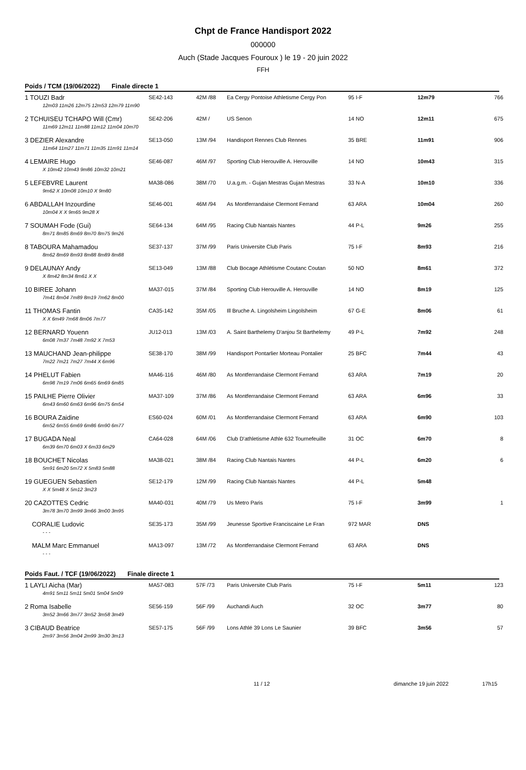Chpt de France Handisport 2022
000000
Auch (Stade Jacques Fouroux ) le 19 - 20 juin 2022
FFH
Poids / TCM (19/06/2022) Finale directe 1
| 1 TOUZI Badr | SE42-143 | 42M /88 | Ea Cergy Pontoise Athletisme Cergy Pon | 95 I-F | 12m79 | 766 |
| 12m03 11m26 12m75 12m53 12m79 11m90 | | | | | | |
| 2 TCHUISEU TCHAPO Will (Cmr) | SE42-206 | 42M / | US Senon | 14 NO | 12m11 | 675 |
| 11m69 12m11 11m88 11m12 11m04 10m70 | | | | | | |
| 3 DEZIER Alexandre | SE13-050 | 13M /94 | Handisport Rennes Club Rennes | 35 BRE | 11m91 | 906 |
| 11m64 11m27 11m71 11m35 11m91 11m14 | | | | | | |
| 4 LEMAIRE Hugo | SE46-087 | 46M /97 | Sporting Club Herouville A. Herouville | 14 NO | 10m43 | 315 |
| X 10m42 10m43 9m86 10m32 10m21 | | | | | | |
| 5 LEFEBVRE Laurent | MA38-086 | 38M /70 | U.a.g.m. - Gujan Mestras Gujan Mestras | 33 N-A | 10m10 | 336 |
| 9m62 X 10m08 10m10 X 9m80 | | | | | | |
| 6 ABDALLAH Inzourdine | SE46-001 | 46M /94 | As Montferrandaise Clermont Ferrand | 63 ARA | 10m04 | 260 |
| 10m04 X X 9m65 9m28 X | | | | | | |
| 7 SOUMAH Fode (Gui) | SE64-134 | 64M /95 | Racing Club Nantais Nantes | 44 P-L | 9m26 | 255 |
| 8m71 8m85 8m69 8m70 8m75 9m26 | | | | | | |
| 8 TABOURA Mahamadou | SE37-137 | 37M /99 | Paris Universite Club Paris | 75 I-F | 8m93 | 216 |
| 8m62 8m69 8m93 8m88 8m89 8m88 | | | | | | |
| 9 DELAUNAY Andy | SE13-049 | 13M /88 | Club Bocage Athlétisme Coutanc Coutan | 50 NO | 8m61 | 372 |
| X 8m42 8m34 8m61 X X | | | | | | |
| 10 BIREE Johann | MA37-015 | 37M /84 | Sporting Club Herouville A. Herouville | 14 NO | 8m19 | 125 |
| 7m41 8m04 7m89 8m19 7m62 8m00 | | | | | | |
| 11 THOMAS Fantin | CA35-142 | 35M /05 | Ill Bruche A. Lingolsheim Lingolsheim | 67 G-E | 8m06 | 61 |
| X X 6m49 7m68 8m06 7m77 | | | | | | |
| 12 BERNARD Youenn | JU12-013 | 13M /03 | A. Saint Barthelemy D'anjou St Barthelemy | 49 P-L | 7m92 | 248 |
| 6m08 7m37 7m48 7m92 X 7m53 | | | | | | |
| 13 MAUCHAND Jean-philippe | SE38-170 | 38M /99 | Handisport Pontarlier Morteau Pontalier | 25 BFC | 7m44 | 43 |
| 7m22 7m21 7m27 7m44 X 6m96 | | | | | | |
| 14 PHELUT Fabien | MA46-116 | 46M /80 | As Montferrandaise Clermont Ferrand | 63 ARA | 7m19 | 20 |
| 6m98 7m19 7m06 6m65 6m69 6m85 | | | | | | |
| 15 PAILHE Pierre Olivier | MA37-109 | 37M /86 | As Montferrandaise Clermont Ferrand | 63 ARA | 6m96 | 33 |
| 6m43 6m60 6m63 6m96 6m75 6m54 | | | | | | |
| 16 BOURA Zaidine | ES60-024 | 60M /01 | As Montferrandaise Clermont Ferrand | 63 ARA | 6m90 | 103 |
| 6m52 6m55 6m69 6m86 6m90 6m77 | | | | | | |
| 17 BUGADA Neal | CA64-028 | 64M /06 | Club D'athletisme Athle 632 Tournefeuille | 31 OC | 6m70 | 8 |
| 6m39 6m70 6m03 X 6m33 6m29 | | | | | | |
| 18 BOUCHET Nicolas | MA38-021 | 38M /84 | Racing Club Nantais Nantes | 44 P-L | 6m20 | 6 |
| 5m91 6m20 5m72 X 5m83 5m88 | | | | | | |
| 19 GUEGUEN Sebastien | SE12-179 | 12M /99 | Racing Club Nantais Nantes | 44 P-L | 5m48 | |
| X X 5m48 X 5m12 3m23 | | | | | | |
| 20 CAZOTTES Cedric | MA40-031 | 40M /79 | Us Metro Paris | 75 I-F | 3m99 | 1 |
| 3m78 3m70 3m99 3m66 3m00 3m95 | | | | | | |
| CORALIE Ludovic | SE35-173 | 35M /99 | Jeunesse Sportive Franciscaine Le Fran | 972 MAR | DNS | |
| - - - | | | | | | |
| MALM Marc Emmanuel | MA13-097 | 13M /72 | As Montferrandaise Clermont Ferrand | 63 ARA | DNS | |
| - - - | | | | | | |
Poids Faut. / TCF (19/06/2022) Finale directe 1
| 1 LAYLI Aicha (Mar) | MA57-083 | 57F /73 | Paris Universite Club Paris | 75 I-F | 5m11 | 123 |
| 4m91 5m11 5m11 5m01 5m04 5m09 | | | | | | |
| 2 Roma Isabelle | SE56-159 | 56F /99 | Auchandi Auch | 32 OC | 3m77 | 80 |
| 3m52 3m66 3m77 3m52 3m58 3m49 | | | | | | |
| 3 CIBAUD Beatrice | SE57-175 | 56F /99 | Lons Athlé 39 Lons Le Saunier | 39 BFC | 3m56 | 57 |
| 2m97 3m56 3m04 2m99 3m30 3m13 | | | | | | |
11 / 12 dimanche 19 juin 2022 17h15